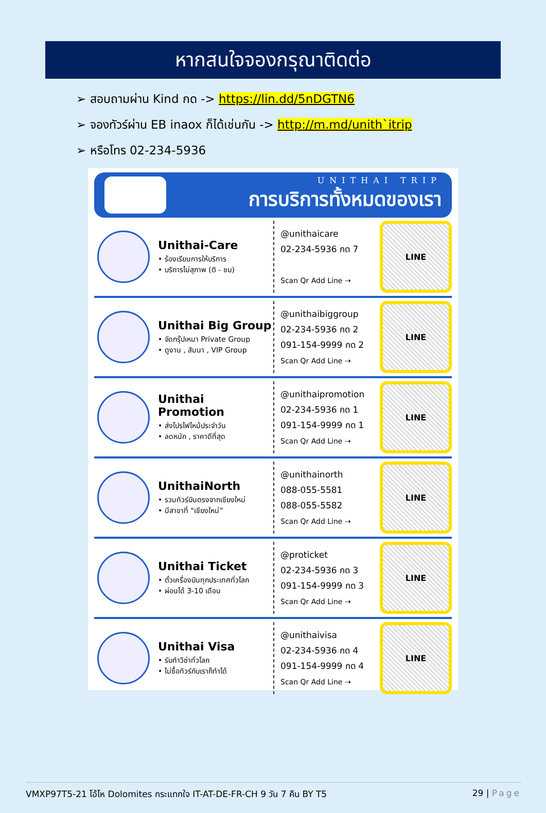หากสนใจจองกรุณาติดต่อ
➢ สอบถามผ่าน Kind กด -> https://lin.dd/5nDGTN6
➢ จองทัวร์ผ่าน EB inaox ก็ได้เช่นกัน -> http://m.md/unith`itrip
➢ หรือโทร 02-234-5936
UNITHAI TRIP
การบริการทั้งหมดของเรา
Unithai-Care
• ร้องเรียนการให้บริการ
• บริการไม่สุภาพ (ติ - ชม)
@unithaicare
02-234-5936 กด 7
Scan Qr Add Line ⇢
LINE
Unithai Big Group
• จัดกรุ๊ปเหมา Private Group
• ดูงาน , สัมนา , VIP Group
@unithaibiggroup
02-234-5936 กด 2
091-154-9999 กด 2
Scan Qr Add Line ⇢
LINE
Unithai Promotion
• ส่งโปรไฟไหม้ประจำวัน
• ลดหนัก , ราคาดีที่สุด
@unithaipromotion
02-234-5936 กด 1
091-154-9999 กด 1
Scan Qr Add Line ⇢
LINE
UnithaiNorth
• รวมทัวร์บินตรงจากเชียงใหม่
• มีสาขาที่ “เชียงใหม่”
@unithainorth
088-055-5581
088-055-5582
Scan Qr Add Line ⇢
LINE
Unithai Ticket
• ตั๋วเครื่องบินทุกประเทศทั่วโลก
• ผ่อนได้ 3-10 เดือน
@proticket
02-234-5936 กด 3
091-154-9999 กด 3
Scan Qr Add Line ⇢
LINE
Unithai Visa
• รับทำวีซ่าทั่วโลก
• ไม่ซื้อทัวร์กับเราก็ทำได้
@unithaivisa
02-234-5936 กด 4
091-154-9999 กด 4
Scan Qr Add Line ⇢
LINE
VMXP97T5-21 โอ้โห Dolomites กระแทกใจ IT-AT-DE-FR-CH 9 วัน 7 คืน BY T5 29 | Page